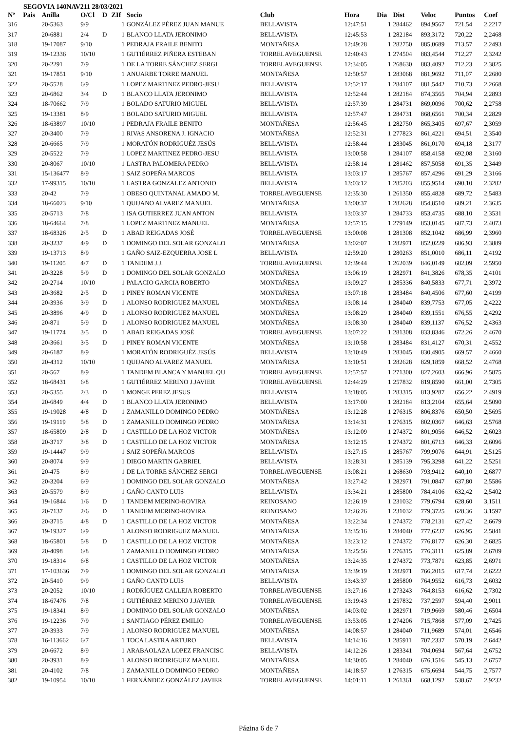SEGOVIA 140NAV211 28/03/2021
| Nº | Pais | Anilla | O/Cl | D | ZIf | Socio | Club | Hora | Dia | Dist | Veloc | Puntos | Coef |
| --- | --- | --- | --- | --- | --- | --- | --- | --- | --- | --- | --- | --- | --- |
| 316 | | 20-5363 | 9/9 | | 1 | GONZÁLEZ PÉREZ JUAN MANUE | BELLAVISTA | 12:47:51 | 1 | 284462 | 894,9567 | 721,54 | 2,2217 |
| 317 | | 20-6881 | 2/4 | D | 1 | BLANCO LLATA JERONIMO | BELLAVISTA | 12:45:53 | 1 | 282184 | 893,3172 | 720,22 | 2,2468 |
| 318 | | 19-17087 | 9/10 | | 1 | PEDRAJA FRAILE BENITO | MONTAÑESA | 12:49:28 | 1 | 282750 | 885,0689 | 713,57 | 2,2493 |
| 319 | | 19-12336 | 10/10 | | 1 | GUTIÉRREZ PIÑERA ESTEBAN | TORRELAVEGUENSE | 12:40:43 | 1 | 274504 | 883,4544 | 712,27 | 2,3242 |
| 320 | | 20-2291 | 7/9 | | 1 | DE LA TORRE SÁNCHEZ SERGI | TORRELAVEGUENSE | 12:34:05 | 1 | 268630 | 883,4092 | 712,23 | 2,3825 |
| 321 | | 19-17851 | 9/10 | | 1 | ANUARBE TORRE MANUEL | MONTAÑESA | 12:50:57 | 1 | 283068 | 881,9692 | 711,07 | 2,2680 |
| 322 | | 20-5528 | 6/9 | | 1 | LOPEZ MARTINEZ PEDRO-JESU | BELLAVISTA | 12:52:17 | 1 | 284107 | 881,5442 | 710,73 | 2,2668 |
| 323 | | 20-6862 | 3/4 | D | 1 | BLANCO LLATA JERONIMO | BELLAVISTA | 12:52:44 | 1 | 282184 | 874,3565 | 704,94 | 2,2893 |
| 324 | | 18-70662 | 7/9 | | 1 | BOLADO SATURIO MIGUEL | BELLAVISTA | 12:57:39 | 1 | 284731 | 869,0096 | 700,62 | 2,2758 |
| 325 | | 19-13381 | 8/9 | | 1 | BOLADO SATURIO MIGUEL | BELLAVISTA | 12:57:47 | 1 | 284731 | 868,6561 | 700,34 | 2,2829 |
| 326 | | 18-63897 | 10/10 | | 1 | PEDRAJA FRAILE BENITO | MONTAÑESA | 12:56:45 | 1 | 282750 | 865,3405 | 697,67 | 2,3059 |
| 327 | | 20-3400 | 7/9 | | 1 | RIVAS ANSORENA J. IGNACIO | MONTAÑESA | 12:52:31 | 1 | 277823 | 861,4221 | 694,51 | 2,3540 |
| 328 | | 20-6665 | 7/9 | | 1 | MORATÓN RODRIGUÉZ JESÚS | BELLAVISTA | 12:58:44 | 1 | 283045 | 861,0170 | 694,18 | 2,3177 |
| 329 | | 20-5522 | 7/9 | | 1 | LOPEZ MARTINEZ PEDRO-JESU | BELLAVISTA | 13:00:58 | 1 | 284107 | 858,4158 | 692,08 | 2,3160 |
| 330 | | 20-8067 | 10/10 | | 1 | LASTRA PALOMERA PEDRO | BELLAVISTA | 12:58:14 | 1 | 281462 | 857,5058 | 691,35 | 2,3449 |
| 331 | | 15-136477 | 8/9 | | 1 | SAIZ SOPEÑA MARCOS | BELLAVISTA | 13:03:17 | 1 | 285767 | 857,4296 | 691,29 | 2,3166 |
| 332 | | 17-99315 | 10/10 | | 1 | LASTRA GONZALEZ ANTONIO | BELLAVISTA | 13:03:12 | 1 | 285203 | 855,9514 | 690,10 | 2,3282 |
| 333 | | 20-42 | 7/9 | | 1 | OBESO QUINTANAL AMADO M. | TORRELAVEGUENSE | 12:35:30 | 1 | 261350 | 855,4828 | 689,72 | 2,5483 |
| 334 | | 18-66023 | 9/10 | | 1 | QUIJANO ALVAREZ MANUEL | MONTAÑESA | 13:00:37 | 1 | 282628 | 854,8510 | 689,21 | 2,3635 |
| 335 | | 20-5713 | 7/8 | | 1 | ISA GUTIERREZ JUAN ANTON | BELLAVISTA | 13:03:37 | 1 | 284733 | 853,4735 | 688,10 | 2,3531 |
| 336 | | 18-64664 | 7/8 | | 1 | LOPEZ MARTINEZ MANUEL | MONTAÑESA | 12:57:15 | 1 | 279149 | 853,0145 | 687,73 | 2,4073 |
| 337 | | 18-68326 | 2/5 | D | 1 | ABAD REIGADAS JOSÉ | TORRELAVEGUENSE | 13:00:08 | 1 | 281308 | 852,1042 | 686,99 | 2,3960 |
| 338 | | 20-3237 | 4/9 | D | 1 | DOMINGO DEL SOLAR GONZALO | MONTAÑESA | 13:02:07 | 1 | 282971 | 852,0229 | 686,93 | 2,3889 |
| 339 | | 19-13713 | 8/9 | | 1 | GAÑO SAIZ-EZQUERRA JOSE L | BELLAVISTA | 12:59:20 | 1 | 280263 | 851,0010 | 686,11 | 2,4192 |
| 340 | | 19-11205 | 4/7 | D | 1 | TANDEM J.J. | TORRELAVEGUENSE | 12:39:44 | 1 | 262039 | 846,0149 | 682,09 | 2,5950 |
| 341 | | 20-3228 | 5/9 | D | 1 | DOMINGO DEL SOLAR GONZALO | MONTAÑESA | 13:06:19 | 1 | 282971 | 841,3826 | 678,35 | 2,4101 |
| 342 | | 20-2714 | 10/10 | | 1 | PALACIO GARCIA ROBERTO | MONTAÑESA | 13:09:27 | 1 | 285336 | 840,5833 | 677,71 | 2,3972 |
| 343 | | 20-3682 | 2/5 | D | 1 | PINEY ROMAN VICENTE | MONTAÑESA | 13:07:18 | 1 | 283484 | 840,4506 | 677,60 | 2,4199 |
| 344 | | 20-3936 | 3/9 | D | 1 | ALONSO RODRIGUEZ MANUEL | MONTAÑESA | 13:08:14 | 1 | 284040 | 839,7753 | 677,05 | 2,4222 |
| 345 | | 20-3896 | 4/9 | D | 1 | ALONSO RODRIGUEZ MANUEL | MONTAÑESA | 13:08:29 | 1 | 284040 | 839,1551 | 676,55 | 2,4292 |
| 346 | | 20-871 | 5/9 | D | 1 | ALONSO RODRIGUEZ MANUEL | MONTAÑESA | 13:08:30 | 1 | 284040 | 839,1137 | 676,52 | 2,4363 |
| 347 | | 19-11774 | 3/5 | D | 1 | ABAD REIGADAS JOSÉ | TORRELAVEGUENSE | 13:07:22 | 1 | 281308 | 833,8346 | 672,26 | 2,4670 |
| 348 | | 20-3661 | 3/5 | D | 1 | PINEY ROMAN VICENTE | MONTAÑESA | 13:10:58 | 1 | 283484 | 831,4127 | 670,31 | 2,4552 |
| 349 | | 20-6187 | 8/9 | | 1 | MORATÓN RODRIGUÉZ JESÚS | BELLAVISTA | 13:10:49 | 1 | 283045 | 830,4905 | 669,57 | 2,4660 |
| 350 | | 20-4312 | 10/10 | | 1 | QUIJANO ALVAREZ MANUEL | MONTAÑESA | 13:10:51 | 1 | 282628 | 829,1859 | 668,52 | 2,4768 |
| 351 | | 20-567 | 8/9 | | 1 | TANDEM BLANCA Y MANUEL QU | TORRELAVEGUENSE | 12:57:57 | 1 | 271300 | 827,2603 | 666,96 | 2,5875 |
| 352 | | 18-68431 | 6/8 | | 1 | GUTIÉRREZ MERINO J.JAVIER | TORRELAVEGUENSE | 12:44:29 | 1 | 257832 | 819,8590 | 661,00 | 2,7305 |
| 353 | | 20-5355 | 2/3 | D | 1 | MONGE PEREZ JESUS | BELLAVISTA | 13:18:05 | 1 | 283315 | 813,9287 | 656,22 | 2,4919 |
| 354 | | 20-6849 | 4/4 | D | 1 | BLANCO LLATA JERONIMO | BELLAVISTA | 13:17:00 | 1 | 282184 | 813,2104 | 655,64 | 2,5090 |
| 355 | | 19-19028 | 4/8 | D | 1 | ZAMANILLO DOMINGO PEDRO | MONTAÑESA | 13:12:28 | 1 | 276315 | 806,8376 | 650,50 | 2,5695 |
| 356 | | 19-19119 | 5/8 | D | 1 | ZAMANILLO DOMINGO PEDRO | MONTAÑESA | 13:14:31 | 1 | 276315 | 802,0367 | 646,63 | 2,5768 |
| 357 | | 18-65809 | 2/8 | D | 1 | CASTILLO DE LA HOZ VICTOR | MONTAÑESA | 13:12:09 | 1 | 274372 | 801,9056 | 646,52 | 2,6023 |
| 358 | | 20-3717 | 3/8 | D | 1 | CASTILLO DE LA HOZ VICTOR | MONTAÑESA | 13:12:15 | 1 | 274372 | 801,6713 | 646,33 | 2,6096 |
| 359 | | 19-14447 | 9/9 | | 1 | SAIZ SOPEÑA MARCOS | BELLAVISTA | 13:27:15 | 1 | 285767 | 799,9076 | 644,91 | 2,5125 |
| 360 | | 20-8074 | 9/9 | | 1 | DIEGO MARTIN GABRIEL | BELLAVISTA | 13:28:31 | 1 | 285139 | 795,3298 | 641,22 | 2,5251 |
| 361 | | 20-475 | 8/9 | | 1 | DE LA TORRE SÁNCHEZ SERGI | TORRELAVEGUENSE | 13:08:21 | 1 | 268630 | 793,9412 | 640,10 | 2,6877 |
| 362 | | 20-3204 | 6/9 | | 1 | DOMINGO DEL SOLAR GONZALO | MONTAÑESA | 13:27:42 | 1 | 282971 | 791,0847 | 637,80 | 2,5586 |
| 363 | | 20-5579 | 8/9 | | 1 | GAÑO CANTO LUIS | BELLAVISTA | 13:34:21 | 1 | 285800 | 784,4106 | 632,42 | 2,5402 |
| 364 | | 19-16844 | 1/6 | D | 1 | TANDEM MERINO-ROVIRA | REINOSANO | 12:26:19 | 1 | 231032 | 779,6794 | 628,60 | 3,1511 |
| 365 | | 20-7137 | 2/6 | D | 1 | TANDEM MERINO-ROVIRA | REINOSANO | 12:26:26 | 1 | 231032 | 779,3725 | 628,36 | 3,1597 |
| 366 | | 20-3715 | 4/8 | D | 1 | CASTILLO DE LA HOZ VICTOR | MONTAÑESA | 13:22:34 | 1 | 274372 | 778,2131 | 627,42 | 2,6679 |
| 367 | | 19-19327 | 6/9 | | 1 | ALONSO RODRIGUEZ MANUEL | MONTAÑESA | 13:35:16 | 1 | 284040 | 777,6237 | 626,95 | 2,5841 |
| 368 | | 18-65801 | 5/8 | D | 1 | CASTILLO DE LA HOZ VICTOR | MONTAÑESA | 13:23:12 | 1 | 274372 | 776,8177 | 626,30 | 2,6825 |
| 369 | | 20-4098 | 6/8 | | 1 | ZAMANILLO DOMINGO PEDRO | MONTAÑESA | 13:25:56 | 1 | 276315 | 776,3111 | 625,89 | 2,6709 |
| 370 | | 19-18314 | 6/8 | | 1 | CASTILLO DE LA HOZ VICTOR | MONTAÑESA | 13:24:35 | 1 | 274372 | 773,7871 | 623,85 | 2,6971 |
| 371 | | 17-103636 | 7/9 | | 1 | DOMINGO DEL SOLAR GONZALO | MONTAÑESA | 13:39:19 | 1 | 282971 | 766,2015 | 617,74 | 2,6222 |
| 372 | | 20-5410 | 9/9 | | 1 | GAÑO CANTO LUIS | BELLAVISTA | 13:43:37 | 1 | 285800 | 764,9552 | 616,73 | 2,6032 |
| 373 | | 20-2052 | 10/10 | | 1 | RODRÍGUEZ CALLEJA ROBERTO | TORRELAVEGUENSE | 13:27:16 | 1 | 273243 | 764,8153 | 616,62 | 2,7302 |
| 374 | | 18-67476 | 7/8 | | 1 | GUTIÉRREZ MERINO J.JAVIER | TORRELAVEGUENSE | 13:19:43 | 1 | 257832 | 737,2597 | 594,40 | 2,9011 |
| 375 | | 19-18341 | 8/9 | | 1 | DOMINGO DEL SOLAR GONZALO | MONTAÑESA | 14:03:02 | 1 | 282971 | 719,9669 | 580,46 | 2,6504 |
| 376 | | 19-12236 | 7/9 | | 1 | SANTIAGO PÉREZ EMILIO | TORRELAVEGUENSE | 13:53:05 | 1 | 274206 | 715,7868 | 577,09 | 2,7425 |
| 377 | | 20-3933 | 7/9 | | 1 | ALONSO RODRIGUEZ MANUEL | MONTAÑESA | 14:08:57 | 1 | 284040 | 711,9689 | 574,01 | 2,6546 |
| 378 | | 16-113662 | 6/7 | | 1 | TOCA LASTRA ARTURO | BELLAVISTA | 14:14:16 | 1 | 285911 | 707,2337 | 570,19 | 2,6442 |
| 379 | | 20-6672 | 8/9 | | 1 | ARABAOLAZA LOPEZ FRANCISC | BELLAVISTA | 14:12:26 | 1 | 283341 | 704,0694 | 567,64 | 2,6752 |
| 380 | | 20-3931 | 8/9 | | 1 | ALONSO RODRIGUEZ MANUEL | MONTAÑESA | 14:30:05 | 1 | 284040 | 676,1516 | 545,13 | 2,6757 |
| 381 | | 20-4102 | 7/8 | | 1 | ZAMANILLO DOMINGO PEDRO | MONTAÑESA | 14:18:57 | 1 | 276315 | 675,6694 | 544,75 | 2,7577 |
| 382 | | 19-10954 | 10/10 | | 1 | FERNÁNDEZ GONZÁLEZ JAVIER | TORRELAVEGUENSE | 14:01:11 | 1 | 261361 | 668,1292 | 538,67 | 2,9232 |
Página 6 de 7